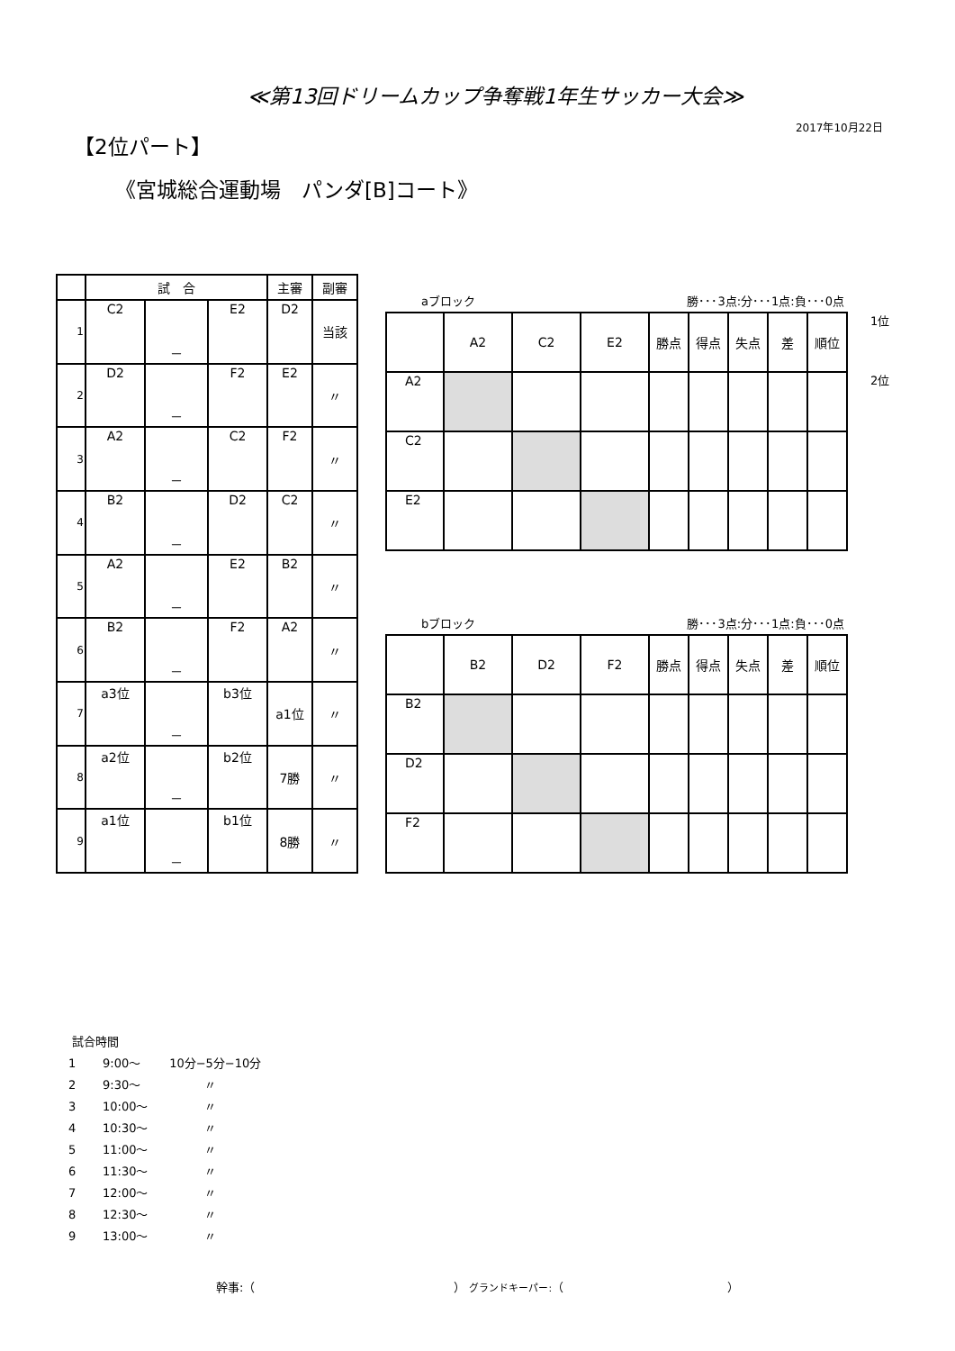≪第13回ドリームカップ争奪戦1年生サッカー大会≫
2017年10月22日
【2位パート】
《宮城総合運動場　パンダ[B]コート》
| | 試 合 | | | 主審 | 副審 |
| --- | --- | --- | --- | --- | --- |
| 1 | C2 | － | E2 | D2 | 当該 |
| 2 | D2 | － | F2 | E2 | 〃 |
| 3 | A2 | － | C2 | F2 | 〃 |
| 4 | B2 | － | D2 | C2 | 〃 |
| 5 | A2 | － | E2 | B2 | 〃 |
| 6 | B2 | － | F2 | A2 | 〃 |
| 7 | a3位 | － | b3位 | a1位 | 〃 |
| 8 | a2位 | － | b2位 | 7勝 | 〃 |
| 9 | a1位 | － | b1位 | 8勝 | 〃 |
aブロック 勝･･･3点:分･･･1点:負･･･0点
| | A2 | C2 | E2 | 勝点 | 得点 | 失点 | 差 | 順位 |
| A2 | | | | | | | | |
| C2 | | | | | | | | |
| E2 | | | | | | | | |
1位
2位
bブロック 勝･･･3点:分･･･1点:負･･･0点
| | B2 | D2 | F2 | 勝点 | 得点 | 失点 | 差 | 順位 |
| B2 | | | | | | | | |
| D2 | | | | | | | | |
| F2 | | | | | | | | |
試合時間
1 9:00～ 10分−5分−10分
2 9:30～ 　　　〃
3 10:00～ 　　　〃
4 10:30～ 　　　〃
5 11:00～ 　　　〃
6 11:30～ 　　　〃
7 12:00～ 　　　〃
8 12:30～ 　　　〃
9 13:00～ 　　　〃
幹事:（　　　　　　　　　　　　　　　　　） グランドキーパー:（　　　　　　　　　　　　　　）